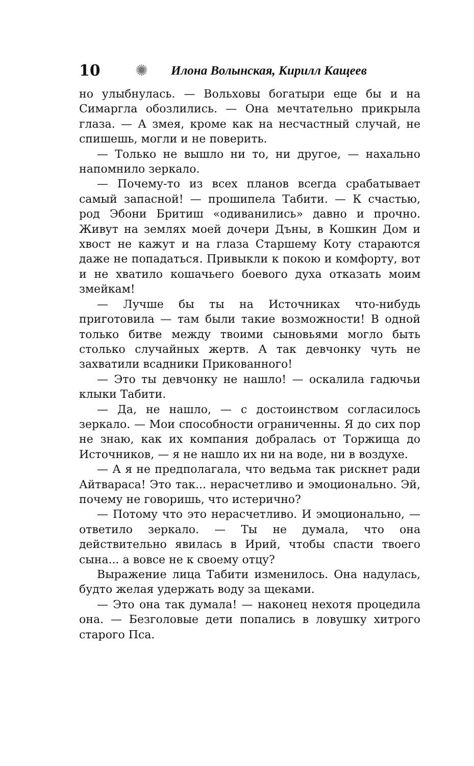10 ✺ Илона Волынская, Кирилл Кащеев
но улыбнулась. — Вольховы богатыри еще бы и на Симаргла обозлились. — Она мечтательно прикрыла глаза. — А змея, кроме как на несчастный случай, не спишешь, могли и не поверить.
— Только не вышло ни то, ни другое, — нахально напомнило зеркало.
— Почему-то из всех планов всегда срабатывает самый запасной! — прошипела Табити. — К счастью, род Эбони Бритиш «одиванились» давно и прочно. Живут на землях моей дочери Дъны, в Кошкин Дом и хвост не кажут и на глаза Старшему Коту стараются даже не попадаться. Привыкли к покою и комфорту, вот и не хватило кошачьего боевого духа отказать моим змейкам!
— Лучше бы ты на Источниках что-нибудь приготовила — там были такие возможности! В одной только битве между твоими сыновьями могло быть столько случайных жертв. А так девчонку чуть не захватили всадники Прикованного!
— Это ты девчонку не нашло! — оскалила гадючьи клыки Табити.
— Да, не нашло, — с достоинством согласилось зеркало. — Мои способности ограниченны. Я до сих пор не знаю, как их компания добралась от Торжища до Источников, — я не нашло их ни на воде, ни в воздухе.
— А я не предполагала, что ведьма так рискнет ради Айтвараса! Это так... нерасчетливо и эмоционально. Эй, почему не говоришь, что истерично?
— Потому что это нерасчетливо. И эмоционально, — ответило зеркало. — Ты не думала, что она действительно явилась в Ирий, чтобы спасти твоего сына... а вовсе не к своему отцу?
Выражение лица Табити изменилось. Она надулась, будто желая удержать воду за щеками.
— Это она так думала! — наконец нехотя процедила она. — Безголовые дети попались в ловушку хитрого старого Пса.